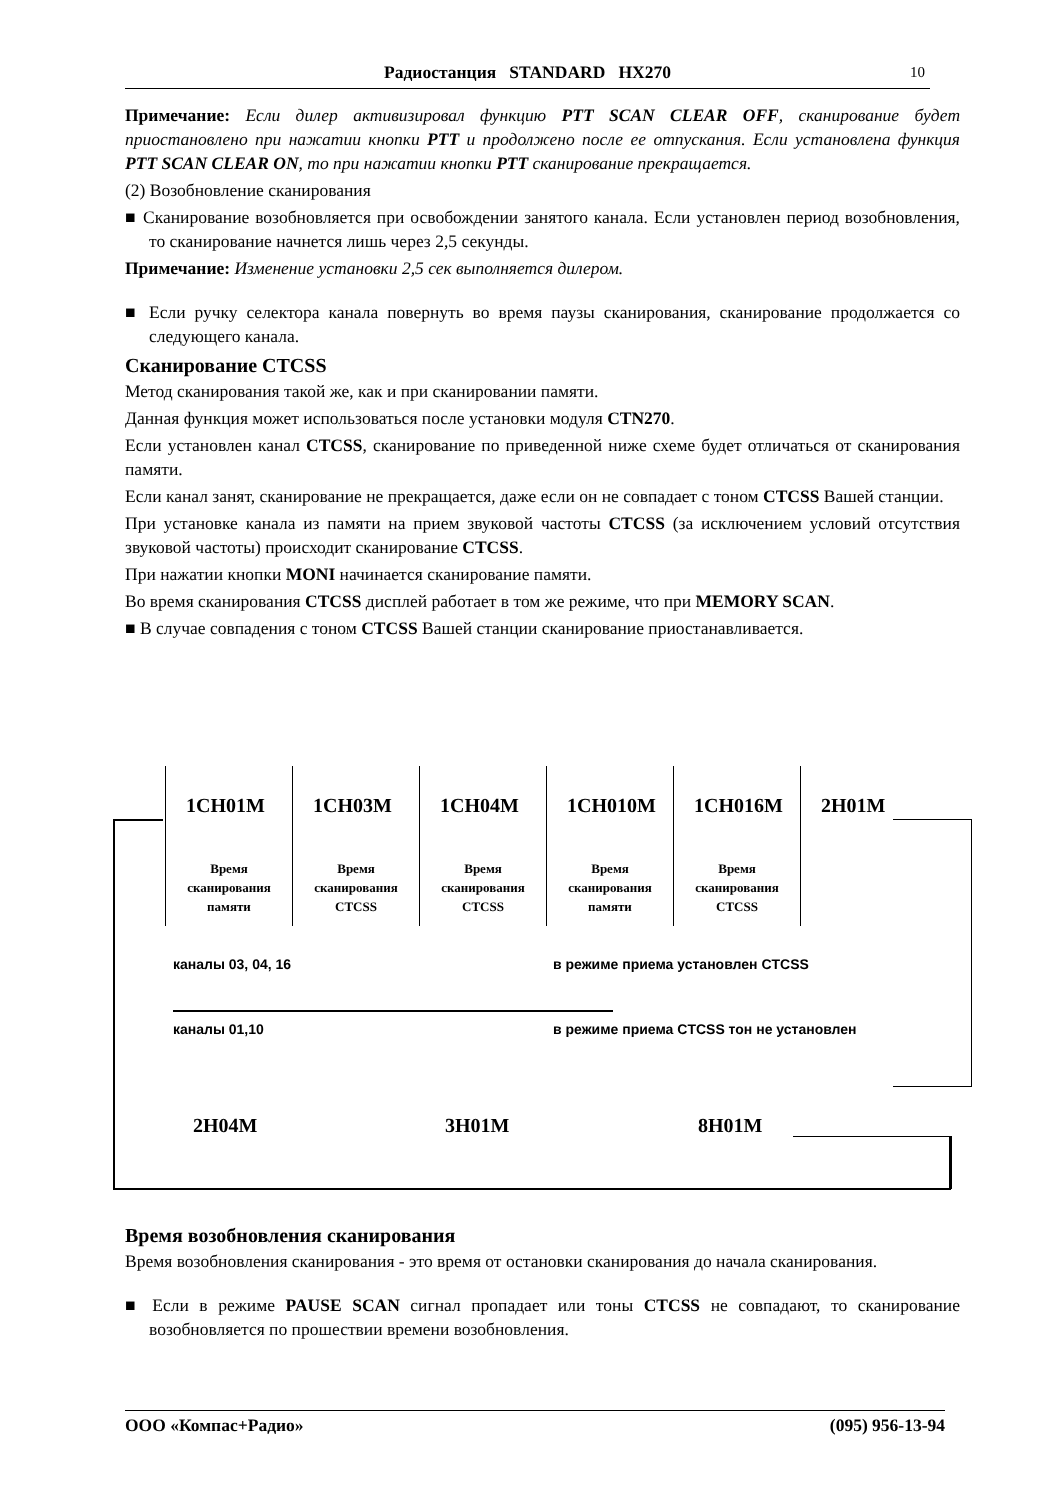Радиостанция STANDARD HX270 10
Примечание: Если дилер активизировал функцию PTT SCAN CLEAR OFF, сканирование будет приостановлено при нажатии кнопки PTT и продолжено после ее отпускания. Если установлена функция PTT SCAN CLEAR ON, то при нажатии кнопки PTT сканирование прекращается.
(2) Возобновление сканирования
■ Сканирование возобновляется при освобождении занятого канала. Если установлен период возобновления, то сканирование начнется лишь через 2,5 секунды.
Примечание: Изменение установки 2,5 сек выполняется дилером.
■ Если ручку селектора канала повернуть во время паузы сканирования, сканирование продолжается со следующего канала.
Сканирование CTCSS
Метод сканирования такой же, как и при сканировании памяти.
Данная функция может использоваться после установки модуля CTN270.
Если установлен канал CTCSS, сканирование по приведенной ниже схеме будет отличаться от сканирования памяти.
Если канал занят, сканирование не прекращается, даже если он не совпадает с тоном CTCSS Вашей станции.
При установке канала из памяти на прием звуковой частоты CTCSS (за исключением условий отсутствия звуковой частоты) происходит сканирование CTCSS.
При нажатии кнопки MONI начинается сканирование памяти.
Во время сканирования CTCSS дисплей работает в том же режиме, что при MEMORY SCAN.
■ В случае совпадения с тоном CTCSS Вашей станции сканирование приостанавливается.
1CH01M
Время
сканирования
памяти
1CH03M
Время
сканирования
CTCSS
1CH04M
Время
сканирования
CTCSS
1CH010M
Время
сканирования
памяти
1CH016M
Время
сканирования
CTCSS
2H01M
каналы 03, 04, 16
в режиме приема установлен CTCSS
каналы 01,10
в режиме приема CTCSS тон не установлен
2H04M 3H01M 8H01M
Время возобновления сканирования
Время возобновления сканирования - это время от остановки сканирования до начала сканирования.
■ Если в режиме PAUSE SCAN сигнал пропадает или тоны CTCSS не совпадают, то сканирование возобновляется по прошествии времени возобновления.
ООО «Компас+Радио» (095) 956-13-94